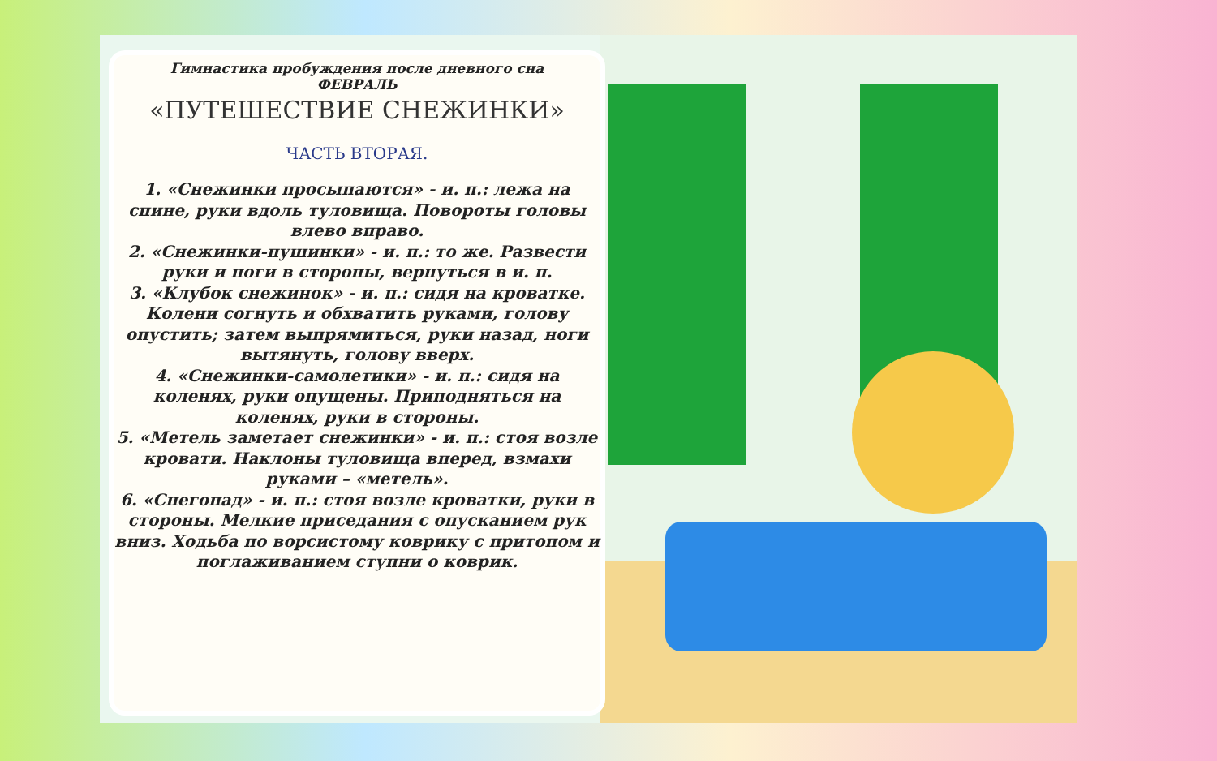Гимнастика пробуждения после дневного сна
ФЕВРАЛЬ
«ПУТЕШЕСТВИЕ СНЕЖИНКИ»
ЧАСТЬ ВТОРАЯ.
1. «Снежинки просыпаются» - и. п.: лежа на спине, руки вдоль туловища. Повороты головы влево вправо.
2. «Снежинки-пушинки» - и. п.: то же. Развести руки и ноги в стороны, вернуться в и. п.
3. «Клубок снежинок» - и. п.: сидя на кроватке. Колени согнуть и обхватить руками, голову опустить; затем выпрямиться, руки назад, ноги вытянуть, голову вверх.
4. «Снежинки-самолетики» - и. п.: сидя на коленях, руки опущены. Приподняться на коленях, руки в стороны.
5. «Метель заметает снежинки» - и. п.: стоя возле кровати. Наклоны туловища вперед, взмахи руками – «метель».
6. «Снегопад» - и. п.: стоя возле кроватки, руки в стороны. Мелкие приседания с опусканием рук вниз. Ходьба по ворсистому коврику с притопом и поглаживанием ступни о коврик.